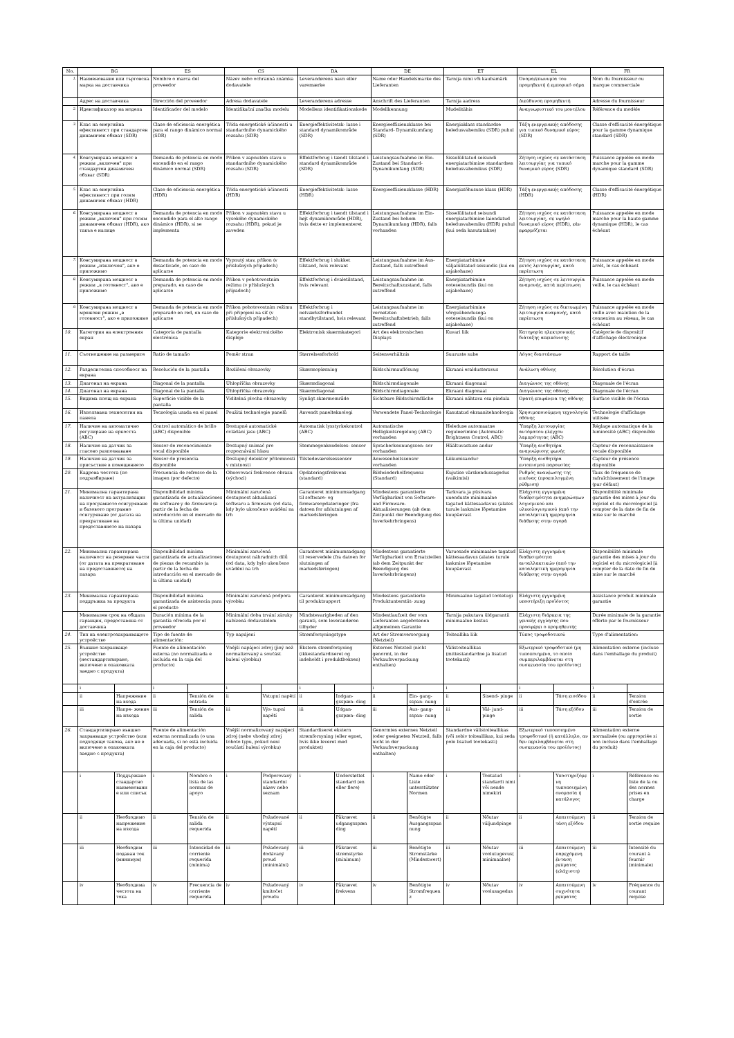| No. | BG | | ES | | CS | | DA | | DE | | ET | | EL | | FR | |
| --- | --- | --- | --- | --- | --- | --- | --- | --- | --- | --- | --- | --- | --- | --- | --- | --- |
| 1. | Наименование или търговска марка на доставчика | | Nombre o marca del proveedor | | Název nebo ochranná známka dodavatele | | Leverandørens navn eller varemærke | | Name oder Handelsmarke des Lieferanten | | Tarnija nimi või kaubamärk | | Όνομα/επωνυμία του προμηθευτή ή εμπορικό σήμα | | Nom du fournisseur ou marque commerciale | |
| | Адрес на доставчика | | Dirección del proveedor | | Adresa dodavatele | | Leverandørens adresse | | Anschrift des Lieferanten | | Tarnija aadress | | Διεύθυνση προμηθευτή | | Adresse du fournisseur | |
| 2. | Идентификатор на модела | | Identificador del modelo | | Identifikační značka modelu | | Modellens identifikationskode | | Modellkennung | | Mudelitähis | | Αναγνωριστικό του μοντέλου | | Référence du modèle | |
| 3. | Клас на енергийна ефективност при стандартен динамичен обхват (SDR) | | Clase de eficiencia energética para el rango dinámico normal (SDR) | | Třída energetické účinnosti u standardního dynamického rozsahu (SDR) | | Energieffektivitetsk- lasse i standard dynamikområde (SDR) | | Energieeffizienzklasse bei Standard- Dynamikumfang (SDR) | | Energiaklass standardse heledusvahemiku (SDR) puhul | | Τάξη ενεργειακής απόδοσης για τυπικό δυναμικό εύρος (SDR) | | Classe d'efficacité énergétique pour la gamme dynamique standard (SDR) | |
| 4. | Консумирана мощност в режим „включен" при стандартен динамичен обхват (SDR) | | Demanda de potencia en modo encendido en el rango dinámico normal (SDR) | | Příkon v zapnutém stavu u standardního dynamického rozsahu (SDR) | | Effektforbrug i tændt tilstand i standard dynamikområde (SDR) | | Leistungsaufnahme im Ein-Zustand bei Standard-Dynamikumfang (SDR) | | Sisselülitatud seisundi energiatarbimine standardses heledusvahemikus (SDR) | | Ζήτηση ισχύος σε κατάσταση λειτουργίας για τυπικό δυναμικό εύρος (SDR) | | Puissance appelée en mode marche pour la gamme dynamique standard (SDR) | |
| 5. | Клас на енергийна ефективност при голям динамичен обхват (HDR) | | Clase de eficiencia energética (HDR) | | Třída energetické účinnosti (HDR) | | Energieffektivitetsk- lasse (HDR) | | Energieeffizienzklasse (HDR) | | Energiatõhususe klass (HDR) | | Τάξη ενεργειακής απόδοσης (HDR) | | Classe d'efficacité énergétique (HDR) | |
| 6. | Консумирана мощност в режим „включен" при голям динамичен обхват (HDR), ако такъв е налице | | Demanda de potencia en modo encendido para el alto rango dinámico (HDR), si se implementa | | Příkon v zapnutém stavu u vysokého dynamického rozsahu (HDR), pokud je zaveden | | Effektforbrug i tændt tilstand i højt dynamikområde (HDR), hvis dette er implementeret | | Leistungsaufnahme im Ein-Zustand bei hohem Dynamikumfang (HDR), falls vorhanden | | Sisselülitatud seisundi energiatarbimine laiendatud heledusvahemiku (HDR) puhul (kui seda kasutatakse) | | Ζήτηση ισχύος σε κατάσταση λειτουργίας, σε υψηλό δυναμικό εύρος (HDR), εάν εφαρμόζεται | | Puissance appelée en mode marche pour la haute gamme dynamique (HDR), le cas échéant | |
| 7. | Консумирана мощност в режим „изключен", ако е приложимо | | Demanda de potencia en modo desactivado, en caso de aplicarse | | Vypnutý stav, příkon (v příslušných případech) | | Effektforbrug i slukket tilstand, hvis relevant | | Leistungsaufnahme im Aus-Zustand, falls zutreffend | | Energiatarbimine väljalülitatud seisundis (kui on asjakohane) | | Ζήτηση ισχύος σε κατάσταση εκτός λειτουργίας, κατά περίπτωση | | Puissance appelée en mode arrêt, le cas échéant | |
| 8. | Консумирана мощност в режим „в готовност", ако е приложимо | | Demanda de potencia en modo preparado, en caso de aplicarse | | Příkon v pohotovostním režimu (v příslušných případech) | | Effektforbrug i dvaletilstand, hvis relevant | | Leistungsaufnahme im Bereitschaftszustand, falls zutreffend | | Energiatarbimine ooteseisundis (kui on asjakohane) | | Ζήτηση ισχύος σε λειτουργία αναμονής, κατά περίπτωση | | Puissance appelée en mode veille, le cas échéant | |
| 9. | Консумирана мощност в мрежови режим „в готовност", ако е приложимо | | Demanda de potencia en modo preparado en red, en caso de aplicarse | | Příkon pohotovostním režimu při připojení na síť (v příslušných případech) | | Effektforbrug i netværksforbundet standbytilstand, hvis relevant | | Leistungsaufnahme im vernetzten Bereitschaftsbetrieb, falls zutreffend | | Energiatarbimine võrguühendusega ooteseisundis (kui on asjakohane) | | Ζήτηση ισχύος σε δικτυωμένη λειτουργία αναμονής, κατά περίπτωση | | Puissance appelée en mode veille avec maintien de la connexion au réseau, le cas échéant | |
| 10. | Категория на електронния екран | | Categoría de pantalla electrónica | | Kategorie elektronického displeje | | Elektronisk skærmkategori | | Art des elektronischen Displays | | Kuvari liik | | Κατηγορία ηλεκτρονικής διάταξης απεικόνισης | | Catégorie de dispositif d'affichage électronique | |
| 11. | Съотношение на размерите | | Ratio de tamaño | | Poměr stran | | Størrelsesforhold | | Seitenverhältnis | | Suuruste suhe | | Λόγος διαστάσεων | | Rapport de taille | |
| 12. | Разделителна способност на екрана | | Resolución de la pantalla | | Rozlišení obrazovky | | Skærmopløsning | | Bildschirmauflösung | | Ekraani eraldusteravus | | Ανάλυση οθόνης | | Résolution d'écran | |
| 13. | Диагонал на екрана | | Diagonal de la pantalla | | Úhlopříčka obrazovky | | Skærmdiagonal | | Bildschirmdiagonale | | Ekraani diagonaal | | Διαγώνιος της οθόνης | | Diagonale de l'écran | |
| 14. | Диагонал на екрана | | Diagonal de la pantalla | | Úhlopříčka obrazovky | | Skærmdiagonal | | Bildschirmdiagonale | | Ekraani diagonaal | | Διαγώνιος της οθόνης | | Diagonale de l'écran | |
| 15. | Видима площ на екрана | | Superficie visible de la pantalla | | Viditelná plocha obrazovky | | Synligt skærmområde | | Sichtbare Bildschirmfläche | | Ekraani nähtava osa pindala | | Ορατή επιφάνεια της οθόνης | | Surface visible de l'écran | |
| 16. | Използвана технология на панела | | Tecnología usada en el panel | | Použitá technologie panelů | | Anvendt panelteknologi | | Verwendete Panel-Technologie | | Kasutatud ekraanitehnoloogia | | Χρησιμοποιούμενη τεχνολογία οθόνης | | Technologie d'affichage utilisée | |
| 17. | Наличие на автоматично регулиране на яркостта (ABC) | | Control automático de brillo (ABC) disponible | | Dostupné automatické ovládání jasu (ABC) | | Automatisk lysstyrkekontrol (ABC) | | Automatische Helligkeitsregelung (ABC) vorhanden | | Heleduse automaatne reguleerimine (Automatic Brightness Control, ABC) | | Ύπαρξη λειτουργίας αυτόματου ελέγχου λαμπρότητας (ABC) | | Réglage automatique de la luminosité (ABC) disponible | |
| 18. | Наличие на датчик за гласово разпознаване | | Sensor de reconocimiento vocal disponible | | Dostupný snímač pro rozpoznávání hlasu | | Stemmegenkendelses- sensor | | Spracherkennungssen- sor vorhanden | | Häältuvastuse andur | | Ύπαρξη αισθητήρα αναγνώρισης φωνής | | Capteur de reconnaissance vocale disponible | |
| 19. | Наличие на датчик за присъствие в помещението | | Sensor de presencia disponible | | Dostupný detektor přítomnosti v místnosti | | Tilstedeværelsessensor | | Anwesenheitssensor vorhanden | | Liikumisandur | | Ύπαρξη αισθητήρα εντοπισμού παρουσίας | | Capteur de présence disponible | |
| 20. | Кадрова честота (по подразбиране) | | Frecuencia de refresco de la imagen (por defecto) | | Obnovovací frekvence obrazu (výchozí) | | Opdateringsfrekvens (standard) | | Bildwiederholfrequenz (Standard) | | Kujutise värskendussagedus (vaikimisi) | | Ρυθμός ανανέωσης της εικόνας (προεπιλογμένη ρύθμιση) | | Taux de fréquence de rafraîchissement de l'image (par défaut) | |
| 21. | Минимална гарантирана наличност на актуализации на програмното осигуряване и базовото програмно осигуряване (от датата на прекратяване на предоставянето на пазара | | Disponibilidad mínima garantizada de actualizaciones de software y de firmware (a partir de la fecha de introducción en el mercado de la última unidad) | | Minimální zaručená dostupnost aktualizací softwaru a firmwaru (od data, kdy bylo ukončeno uvádění na trh | | Garanteret minimumsadgang til software- og firmwareopdateringer (fra datoen for afslutningen af markedsføringen | | Mindestens garantierte Verfügbarkeit von Software- und Firmware- Aktualisierungen (ab dem Zeitpunkt der Beendigung des Inverkehrbringens) | | Tarkvara ja püsivara uuenduste minimaalne tagatud kättesaadavus (alates turule laskmise lõpetamise kuupäevast | | Ελάχιστη εγγυημένη διαθεσιμότητα ενημερώσεων λογισμικού και υλικολογισμικού (από την καταληκτική ημερομηνία διάθεσης στην αγορά | | Disponibilité minimale garantie des mises à jour du logiciel et du micrologiciel [à compter de la date de fin de mise sur le marché | |
| 22. | Минимална гарантирана наличност на резервни части (от датата на прекратяване на предоставянето) на пазара | | Disponibilidad mínima garantizada de actualizaciones de piezas de recambio (a partir de la fecha de introducción en el mercado de la última unidad) | | Minimální zaručená dostupnost náhradních dílů (od data, kdy bylo ukončeno uvádění na trh | | Garanteret minimumsadgang til reservedele (fra datoen for slutningen af markedsføringen) | | Mindestens garantierte Verfügbarkeit von Ersatzteilen (ab dem Zeitpunkt der Beendigung des Inverkehrbringens) | | Varuosade minimaalne tagatud kättesaadavus (alates turule laskmise lõpetamise kuupäevast | | Ελάχιστη εγγυημένη διαθεσιμότητα ανταλλακτικών (από την καταληκτική ημερομηνία διάθεσης στην αγορά | | Disponibilité minimale garantie des mises à jour du logiciel et du micrologiciel [à compter de la date de fin de mise sur le marché | |
| 23. | Минимална гарантирана поддръжка за продукта | | Disponibilidad mínima garantizada de asistencia para el producto | | Minimální zaručená podpora výrobku | | Garanteret minimumsadgang til produktsupport | | Mindestens garantierte Produktunterstüt- zung | | Minimaalne tagatud tootetugi | | Ελάχιστη εγγυημένη υποστήριξη προϊόντος | | Assistance produit minimale garantie | |
| | Минимален срок на общата гаранция, предоставяна от доставчика | | Duración mínima de la garantía ofrecida por el proveedor | | Minimální doba trvání záruky nabízená dodavatelem | | Mindstevarigheden af den garanti, som leverandøren tilbyder | | Mindestlaufzeit der vom Lieferanten angebotenen allgemeinen Garantie | | Tarnija pakutava üldgarantii minimaalne kestus | | Ελάχιστη διάρκεια της γενικής εγγύησης που προσφέρει ο προμηθευτής | | Durée minimale de la garantie offerte par le fournisseur | |
| 24. | Тип на електрозахранващото устройство | | Tipo de fuente de alimentación: | | Typ napájení | | Strømforsyningstype | | Art der Stromversorgung (Netzteil) | | Toiteallika liik | | Τύπος τροφοδοτικού | | Type d'alimentation: | |
| 25. | Външно захранващо устройство (нестандартизирано, включено в опаковката заедно с продукта) | | Fuente de alimentación externa (no normalizada e incluida en la caja del producto) | | Vnější napájecí zdroj (jiný než normalizovaný a součást balení výrobku) | | Ekstern strømforsyning (ikkestandardiseret og indeholdt i produktboksen) | | Externes Netzteil (nicht genormt, in der Verkaufsverpackung enthalten) | | Välistoiteallikas (mittestandardne ja lisatud tootekasti) | | Εξωτερικό τροφοδοτικό (μη τυποποιημένο, το οποίο συμπεριλαμβάνεται στη συσκευασία του προϊόντος) | | Alimentation externe (incluse dans l'emballage du produit) | |
| | i | | i | | i | | i | | i | | i | | i | | i | |
| | ii | Напрежение на входа | ii | Tensión de entrada | ii | Vstupní napětí | ii | Indgan- gsspæn- ding | ii | Ein- gang- sspan- nung | ii | Sisend- pinge | ii | Τάση εισόδου | ii | Tension d'entrée |
| | iii | Напре- жение на изхода | iii | Tensión de salida | iii | Výs- tupní napětí | iii | Udgan- gsspæn- ding | iii | Aus- gang- sspan- nung | iii | Väl- jund- pinge | iii | Τάση εξόδου | iii | Tension de sortie |
| 26. | Стандартизирано външно захранващо устройство (или подходящо такова, ако не е включено в опаковката заедно с продукта) | | Fuente de alimentación externa normalizada (o una adecuada, si no está incluida en la caja del producto) | | Vnější normalizovaný napájecí zdroj (nebo vhodný zdroj tohoto typu, pokud není součástí balení výrobku) | | Standardiseret ekstern strømforsyning (eller egnet, hvis ikke leveret med produktet) | | Genormtes externes Netzteil (oder geeignetes Netzteil, falls nicht in der Verkaufsverpackung enthalten) | | Standardne välistoiteallikas (või sobiv toiteallikas, kui seda pole lisatud tootekasti) | | Εξωτερικό τυποποιημένο τροφοδοτικό (ή κατάλληλο, αν δεν περιλαμβάνεται στη συσκευασία του προϊόντος) | | Alimentation externe normalisée (ou appropriée si non incluse dans l'emballage du produit) | |
| | i | Поддържано стандартно наименование или списък | i | Nombre o lista de las normas de apoyo | i | Podporovaný standardní název nebo seznam | i | Understøttet standard (en eller flere) | i | Name oder Liste unterstützter Normen | i | Toetatud standardi nimi või nende nimekiri | i | Υποστηριζόμενη τυποποιημένη ονομασία ή κατάλογος | i | Référence ou liste de la ou des normes prises en charge |
| | ii | Необходимо напрежение на изхода | ii | Tensión de salida requerida | ii | Požadované výstupní napětí | ii | Påkrævet udgangsspænding | ii | Benötigte Ausgangsspannung | ii | Nõutav väljundpinge | ii | Απαιτούμενη τάση εξόδου | ii | Tension de sortie requise |
| | iii | Необходим подаван ток (минимум) | iii | Intensidad de corriente requerida (mínima) | iii | Požadovaný dodávaný proud (minimální) | iii | Påkrævet strømstyrke (minimum) | iii | Benötigte Stromstärke (Mindestwert) | iii | Nõutav voolutugevus( minimaalne) | iii | Απαιτούμενη παρεχόμενη ένταση ρεύματος (ελάχιστη) | iii | Intensité du courant à fournir (minimale) |
| | iv | Необходима честота на тока | iv | Frecuencia de corriente requerida | iv | Požadovaný kmitočet proudu | iv | Påkrævet frekvens | iv | Benötigte Stromfrequenz | iv | Nõutav voolusagedus | iv | Απαιτούμενη συχνότητα ρεύματος | iv | Fréquence du courant requise |